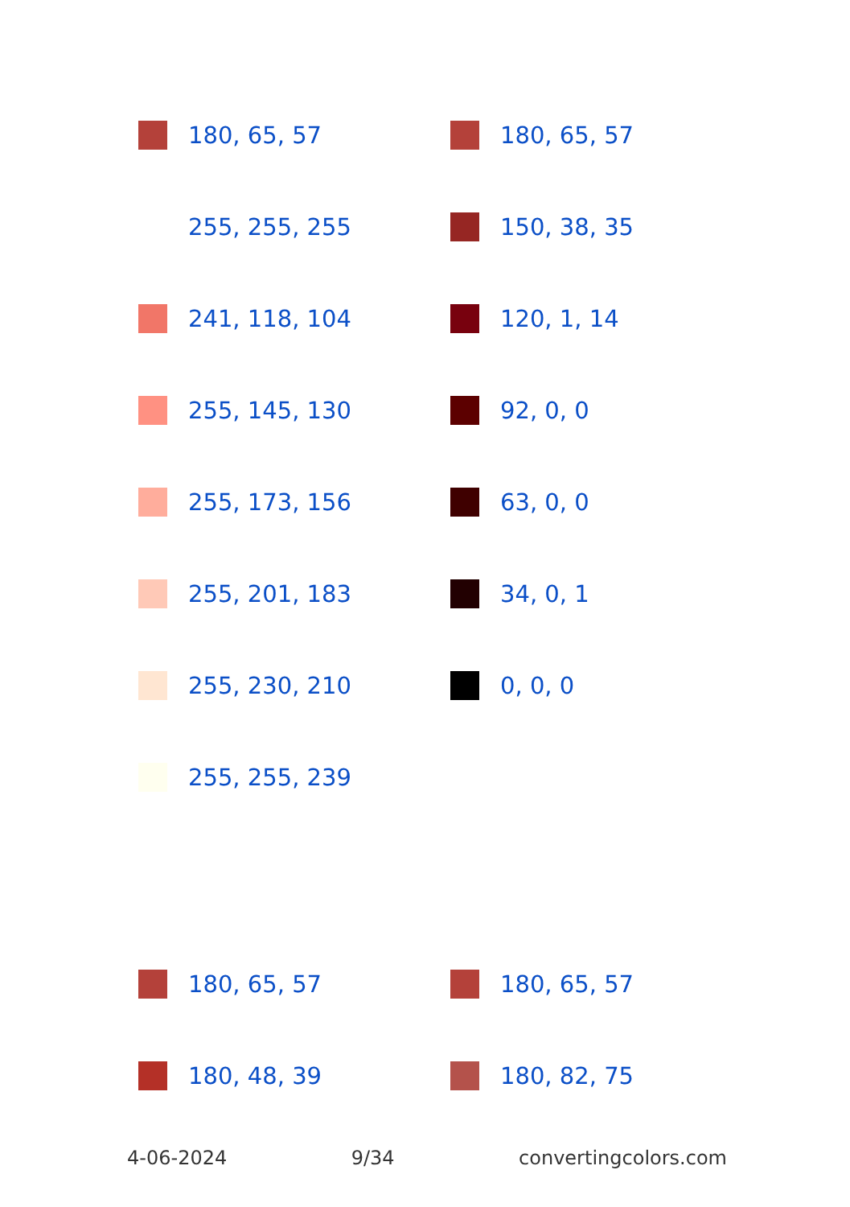180, 65, 57
180, 65, 57
255, 255, 255
150, 38, 35
241, 118, 104
120, 1, 14
255, 145, 130
92, 0, 0
255, 173, 156
63, 0, 0
255, 201, 183
34, 0, 1
255, 230, 210
0, 0, 0
255, 255, 239
180, 65, 57
180, 65, 57
180, 48, 39
180, 82, 75
4-06-2024 9/34 convertingcolors.com